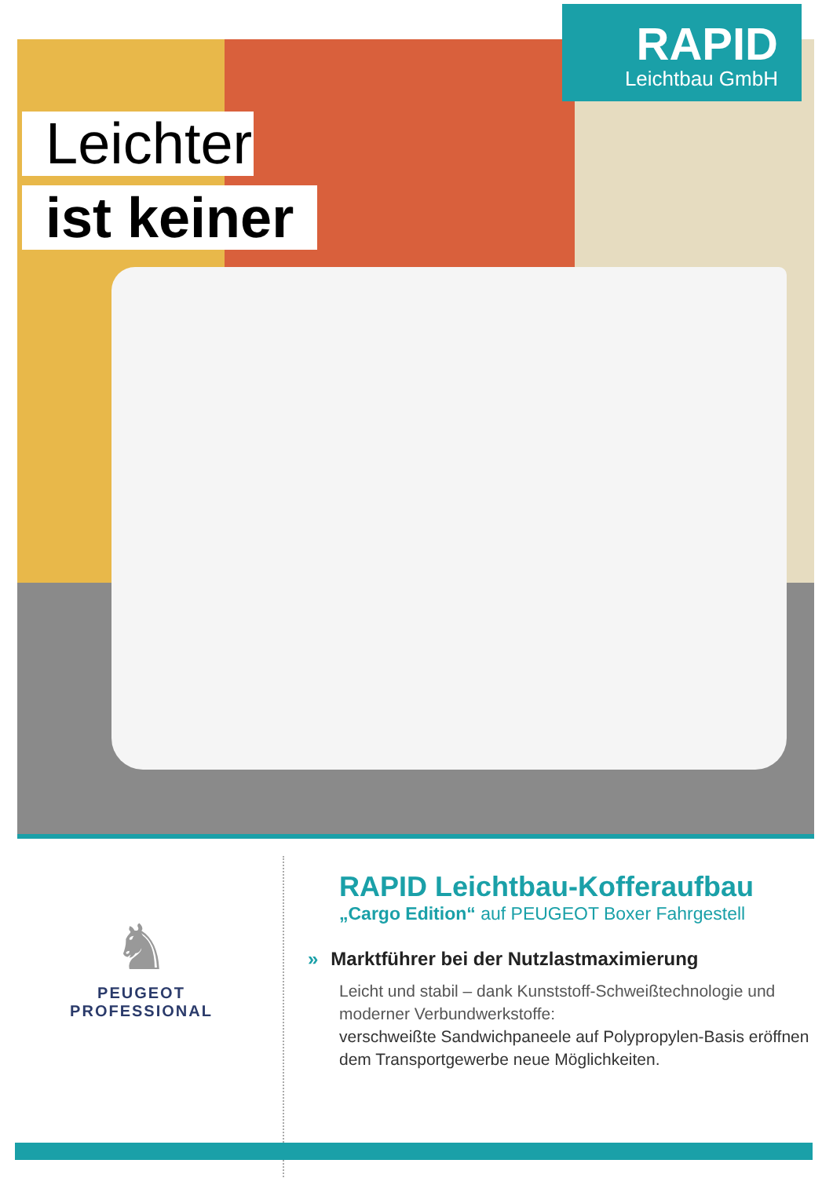RAPID
Leichtbau GmbH
Leichter
ist keiner
♞
PEUGEOT
PROFESSIONAL
RAPID Leichtbau-Kofferaufbau
„Cargo Edition“ auf PEUGEOT Boxer Fahrgestell
» Marktführer bei der Nutzlastmaximierung
Leicht und stabil – dank Kunststoff-Schweißtechnologie und moderner Verbundwerkstoffe:
verschweißte Sandwichpaneele auf Polypropylen-Basis eröffnen dem Transportgewerbe neue Möglichkeiten.